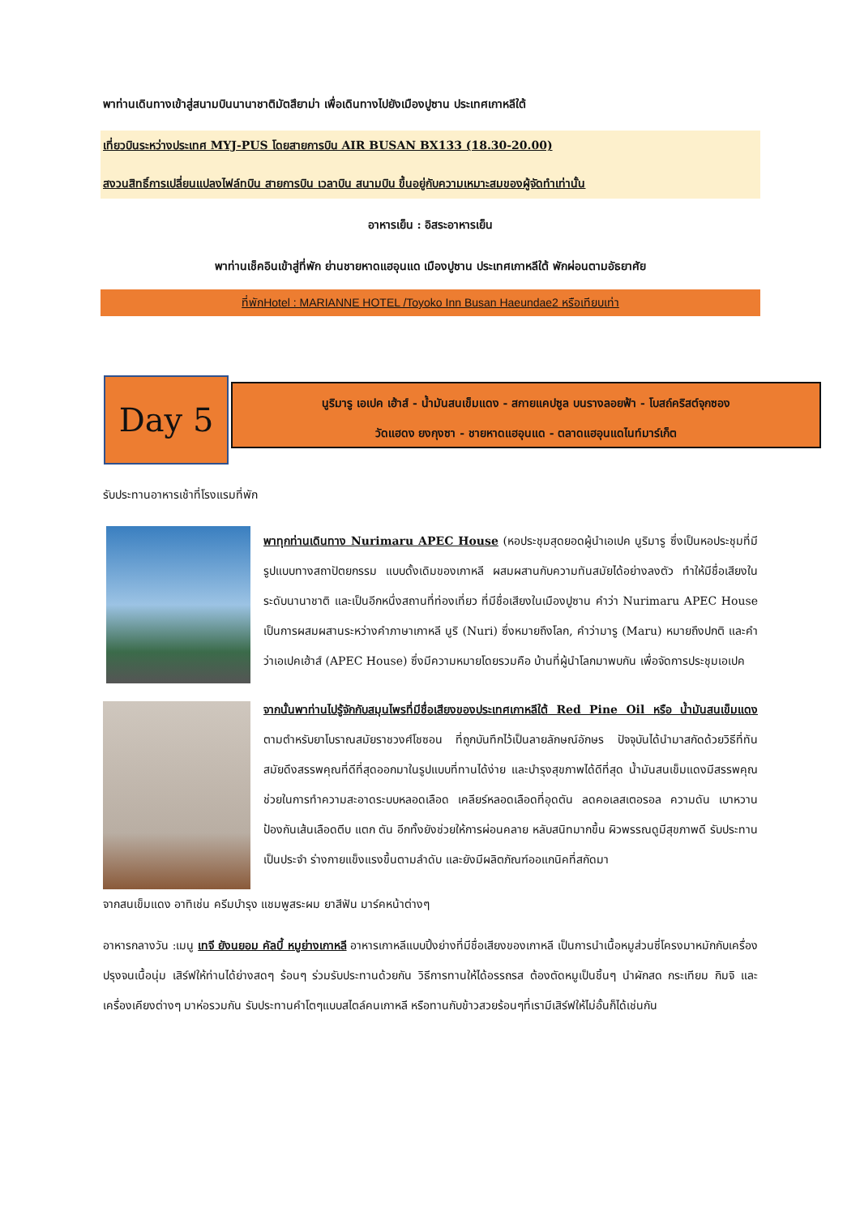พาท่านเดินทางเข้าสู่สนามบินนานาชาติมัตสึยาม่า เพื่อเดินทางไปยังเมืองปูซาน ประเทศเกาหลีใต้
เที่ยวบินระหว่างประเทศ MYJ-PUS โดยสายการบิน AIR BUSAN BX133 (18.30-20.00)
สงวนสิทธิ์การเปลี่ยนแปลงไฟล์ทบิน สายการบิน เวลาบิน สนามบิน ขึ้นอยู่กับความเหมาะสมของผู้จัดทำเท่านั้น
อาหารเย็น : อิสระอาหารเย็น
พาท่านเช็คอินเข้าสู่ที่พัก ย่านชายหาดแฮอุนแด เมืองปูซาน ประเทศเกาหลีใต้ พักผ่อนตามอัธยาศัย
ที่พักHotel : MARIANNE HOTEL /Toyoko Inn Busan Haeundae2 หรือเทียบเท่า
Day 5
นูริมารู เอเปค เฮ้าส์ - น้ำมันสนเข็มแดง - สกายแคปซูล บนรางลอยฟ้า - โบสถ์คริสต์จุกซอง
วัดแฮดง ยงกุงซา - ชายหาดแฮอุนแด - ตลาดแฮอุนแดไนท์มาร์เก็ต
รับประทานอาหารเช้าที่โรงแรมที่พัก
พาทุกท่านเดินทาง Nurimaru APEC House (หอประชุมสุดยอดผู้นำเอเปค นูริมารู ซึ่งเป็นหอประชุมที่มี รูปแบบทางสถาปัตยกรรม แบบดั้งเดิมของเกาหลี ผสมผสานกับความทันสมัยได้อย่างลงตัว ทำให้มีชื่อเสียงในระดับนานาชาติ และเป็นอีกหนึ่งสถานที่ท่องเที่ยว ที่มีชื่อเสียงในเมืองปูซาน คำว่า Nurimaru APEC House เป็นการผสมผสานระหว่างคำภาษาเกาหลี นูริ (Nuri) ซึ่งหมายถึงโลก, คำว่ามารู (Maru) หมายถึงปกติ และคำว่าเอเปคเฮ้าส์ (APEC House) ซึ่งมีความหมายโดยรวมคือ บ้านที่ผู้นำโลกมาพบกัน เพื่อจัดการประชุมเอเปค
จากนั้นพาท่านไปรู้จักกับสมุนไพรที่มีชื่อเสียงของประเทศเกาหลีใต้ Red Pine Oil หรือ น้ำมันสนเข็มแดง ตามตำหรับยาโบราณสมัยราชวงศ์โชซอน ที่ถูกบันทึกไว้เป็นลายลักษณ์อักษร ปัจจุบันได้นำมาสกัดด้วยวิธีที่ทันสมัยดึงสรรพคุณที่ดีที่สุดออกมาในรูปแบบที่ทานได้ง่าย และบำรุงสุขภาพได้ดีที่สุด น้ำมันสนเข็มแดงมีสรรพคุณช่วยในการทำความสะอาดระบบหลอดเลือด เคลียร์หลอดเลือดที่อุดตัน ลดคอเลสเตอรอล ความดัน เบาหวาน ป้องกันเส้นเลือดตีบ แตก ตัน อีกทั้งยังช่วยให้การผ่อนคลาย หลับสนิทมากขึ้น ผิวพรรณดูมีสุขภาพดี รับประทานเป็นประจำ ร่างกายแข็งแรงขึ้นตามลำดับ และยังมีผลิตภัณฑ์ออแกนิคที่สกัดมา
จากสนเข็มแดง อาทิเช่น ครีมบำรุง แชมพูสระผม ยาสีฟัน มาร์คหน้าต่างๆ
อาหารกลางวัน :เมนู เทจี ยังนยอม คัลบี้ หมูย่างเกาหลี อาหารเกาหลีแบบปิ้งย่างที่มีชื่อเสียงของเกาหลี เป็นการนำเนื้อหมูส่วนซี่โครงมาหมักกับเครื่องปรุงจนเนื้อนุ่ม เสิร์ฟให้ท่านได้ย่างสดๆ ร้อนๆ ร่วมรับประทานด้วยกัน วิธีการทานให้ได้อรรถรส ต้องตัดหมูเป็นชิ้นๆ นำผักสด กระเทียม กิมจิ และเครื่องเคียงต่างๆ มาห่อรวมกัน รับประทานคำโตๆแบบสไตล์คนเกาหลี หรือทานกับข้าวสวยร้อนๆที่เรามีเสิร์ฟให้ไม่อั้นก็ได้เช่นกัน